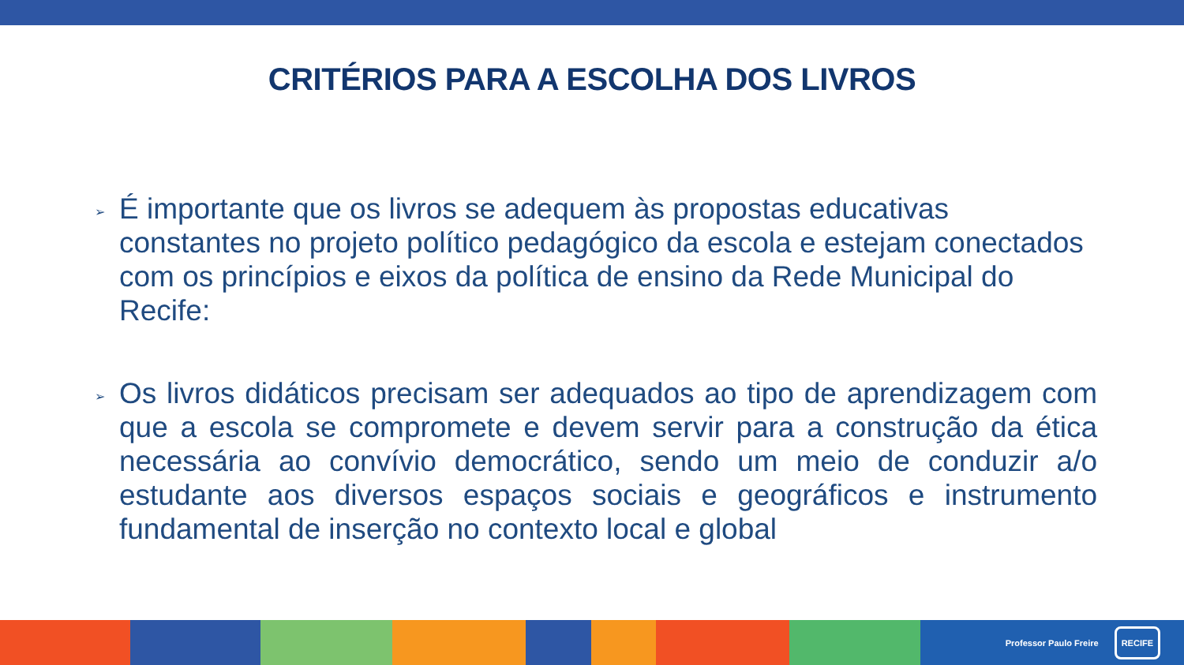CRITÉRIOS PARA A ESCOLHA DOS LIVROS
➢
É importante que os livros se adequem às propostas educativas constantes no projeto político pedagógico da escola e estejam conectados com os princípios e eixos da política de ensino da Rede Municipal do Recife:
➢
Os livros didáticos precisam ser adequados ao tipo de aprendizagem com que a escola se compromete e devem servir para a construção da ética necessária ao convívio democrático, sendo um meio de conduzir a/o estudante aos diversos espaços sociais e geográficos e instrumento fundamental de inserção no contexto local e global
Professor Paulo Freire
RECIFE